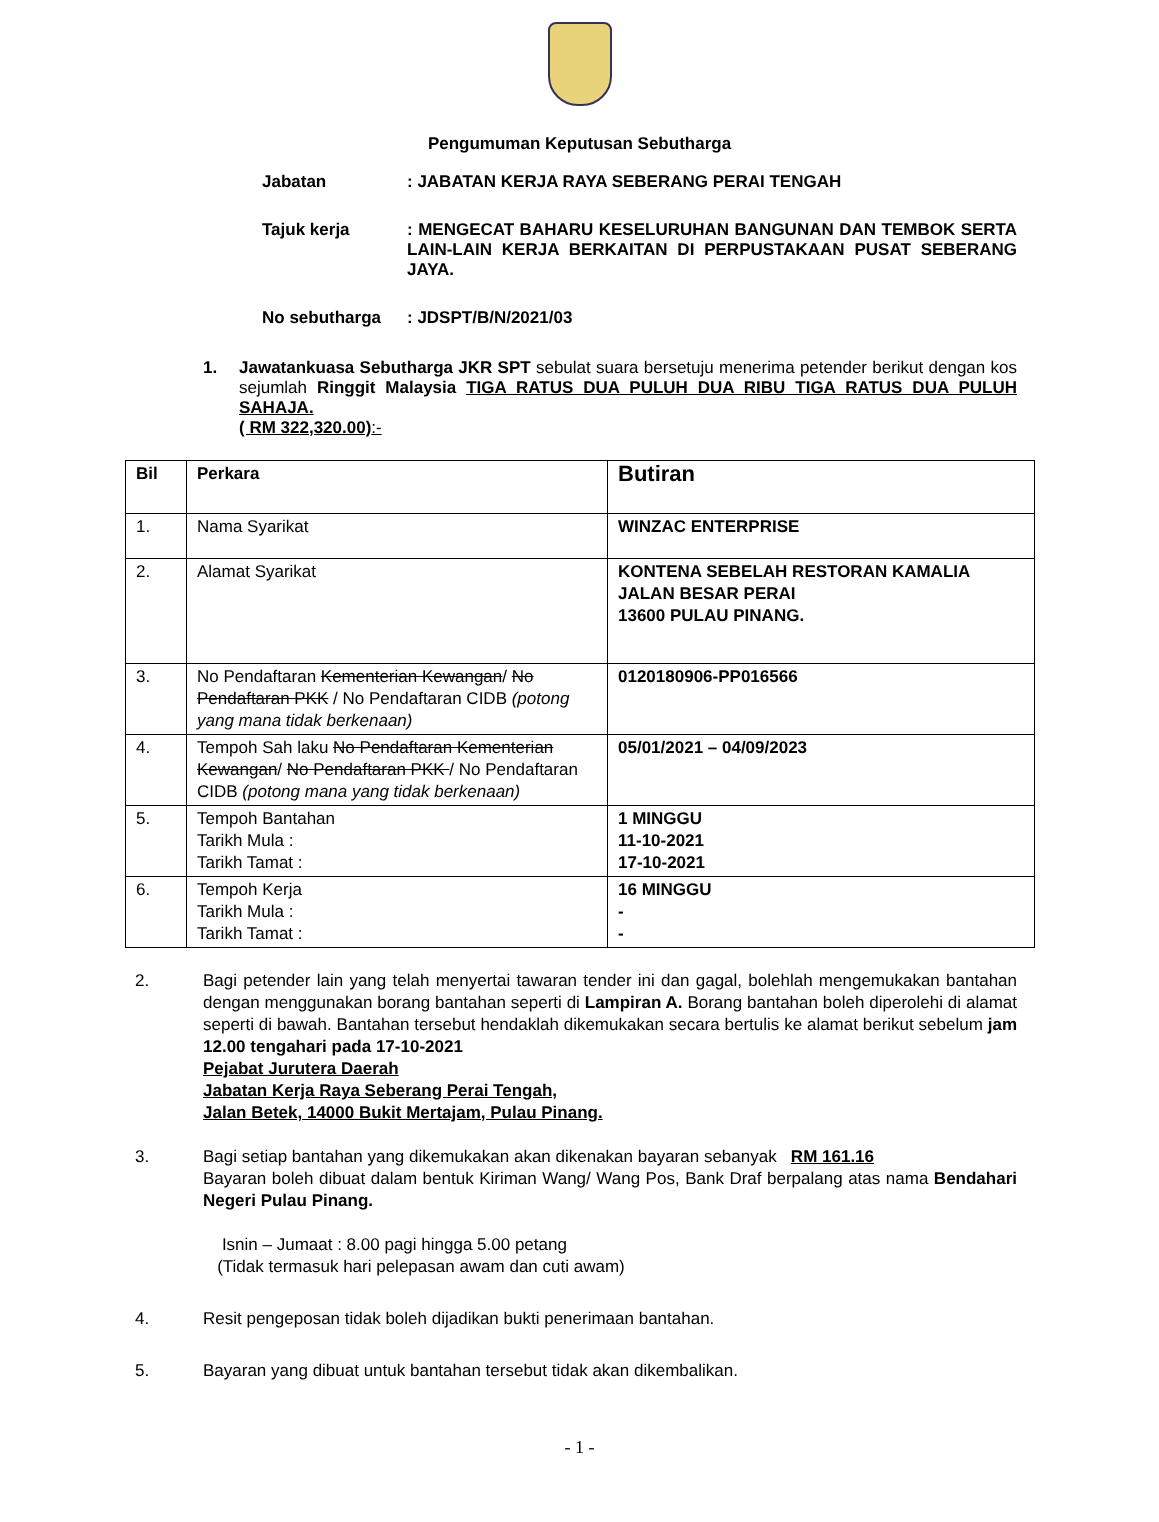Pengumuman Keputusan Sebutharga
Jabatan : JABATAN KERJA RAYA SEBERANG PERAI TENGAH
Tajuk kerja : MENGECAT BAHARU KESELURUHAN BANGUNAN DAN TEMBOK SERTA LAIN-LAIN KERJA BERKAITAN DI PERPUSTAKAAN PUSAT SEBERANG JAYA.
No sebutharga : JDSPT/B/N/2021/03
1. Jawatankuasa Sebutharga JKR SPT sebulat suara bersetuju menerima petender berikut dengan kos sejumlah Ringgit Malaysia TIGA RATUS DUA PULUH DUA RIBU TIGA RATUS DUA PULUH SAHAJA.
( RM 322,320.00):-
| Bil | Perkara | Butiran |
| 1. | Nama Syarikat | WINZAC ENTERPRISE |
| 2. | Alamat Syarikat | KONTENA SEBELAH RESTORAN KAMALIA JALAN BESAR PERAI 13600 PULAU PINANG. |
| 3. | No Pendaftaran Kementerian Kewangan / No Pendaftaran PKK / No Pendaftaran CIDB (potong yang mana tidak berkenaan) | 0120180906-PP016566 |
| 4. | Tempoh Sah laku No Pendaftaran Kementerian Kewangan / No Pendaftaran PKK / No Pendaftaran CIDB (potong mana yang tidak berkenaan) | 05/01/2021 – 04/09/2023 |
| 5. | Tempoh Bantahan Tarikh Mula : Tarikh Tamat : | 1 MINGGU 11-10-2021 17-10-2021 |
| 6. | Tempoh Kerja Tarikh Mula : Tarikh Tamat : | 16 MINGGU - - |
2. Bagi petender lain yang telah menyertai tawaran tender ini dan gagal, bolehlah mengemukakan bantahan dengan menggunakan borang bantahan seperti di Lampiran A. Borang bantahan boleh diperolehi di alamat seperti di bawah. Bantahan tersebut hendaklah dikemukakan secara bertulis ke alamat berikut sebelum jam 12.00 tengahari pada 17-10-2021
Pejabat Jurutera Daerah
Jabatan Kerja Raya Seberang Perai Tengah,
Jalan Betek, 14000 Bukit Mertajam, Pulau Pinang.
3. Bagi setiap bantahan yang dikemukakan akan dikenakan bayaran sebanyak RM 161.16
Bayaran boleh dibuat dalam bentuk Kiriman Wang/ Wang Pos, Bank Draf berpalang atas nama Bendahari Negeri Pulau Pinang.
Isnin – Jumaat : 8.00 pagi hingga 5.00 petang
(Tidak termasuk hari pelepasan awam dan cuti awam)
4. Resit pengeposan tidak boleh dijadikan bukti penerimaan bantahan.
5. Bayaran yang dibuat untuk bantahan tersebut tidak akan dikembalikan.
- 1 -